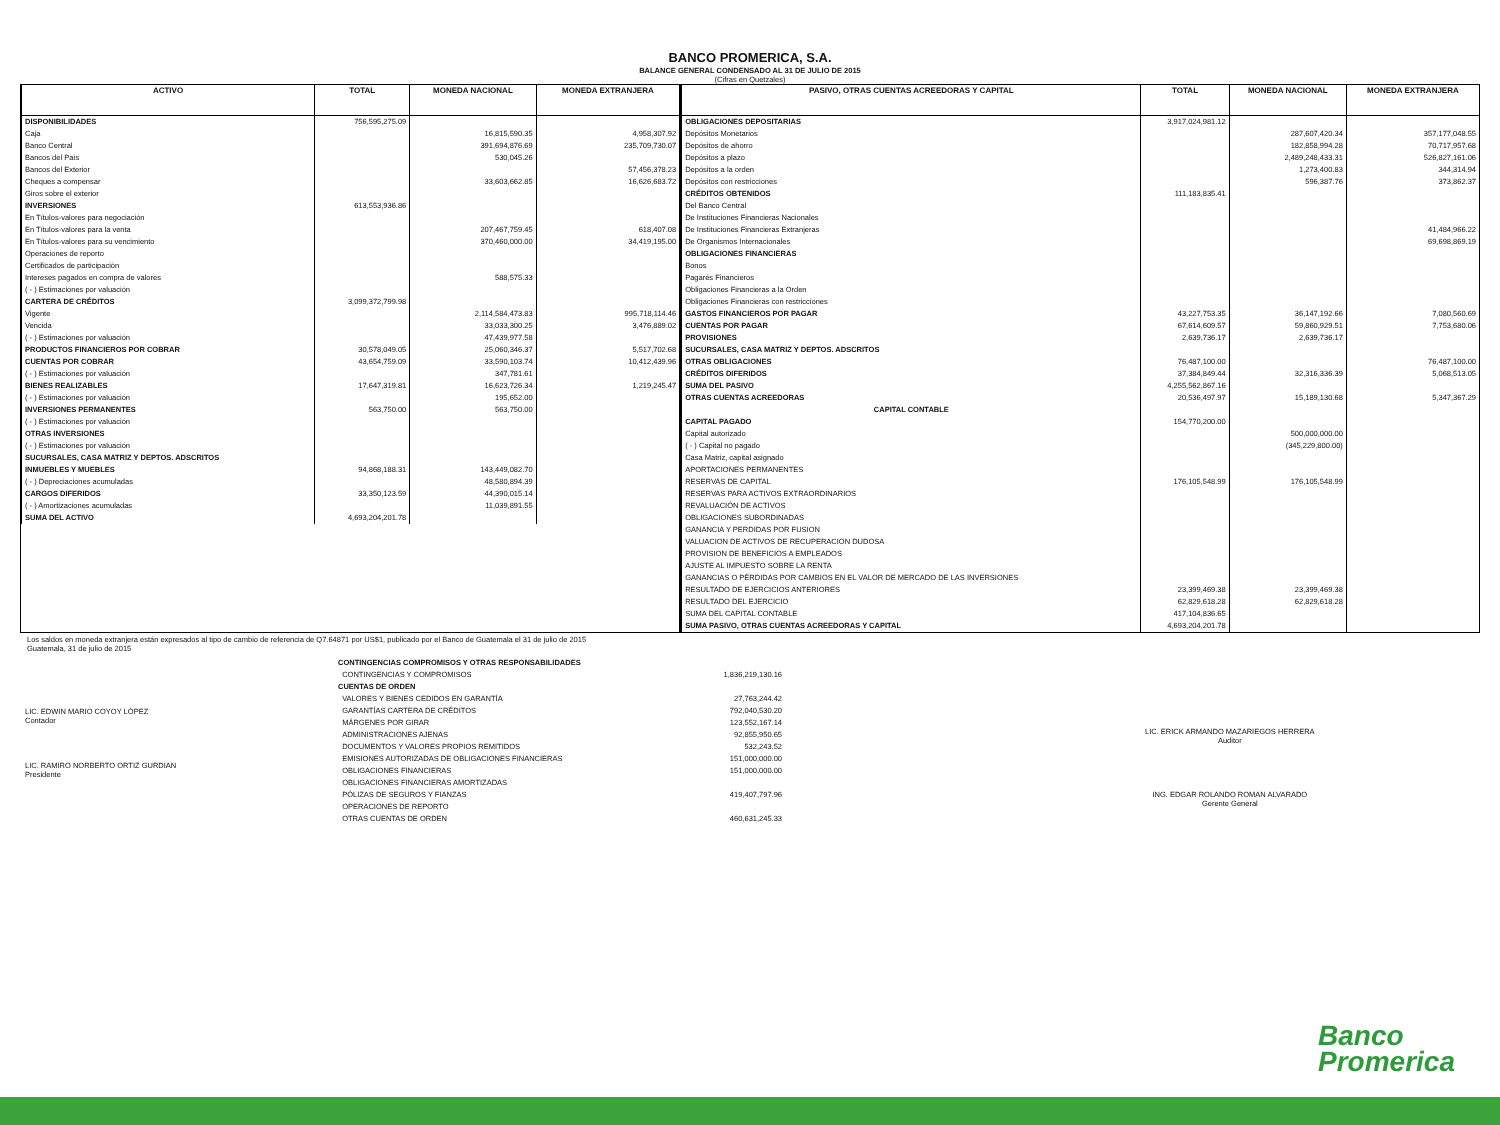BANCO PROMERICA, S.A.
BALANCE GENERAL CONDENSADO AL 31 DE JULIO DE 2015
(Cifras en Quetzales)
| ACTIVO | TOTAL | MONEDA NACIONAL | MONEDA EXTRANJERA |
| --- | --- | --- | --- |
| DISPONIBILIDADES | 756,595,275.09 | | |
| Caja | | 16,815,590.35 | 4,958,307.92 |
| Banco Central | | 391,694,876.69 | 235,709,730.07 |
| Bancos del País | | 530,045.26 | |
| Bancos del Exterior | | | 57,456,378.23 |
| Cheques a compensar | | 33,603,662.85 | 16,626,683.72 |
| Giros sobre el exterior | | | |
| INVERSIONES | 613,553,936.86 | | |
| En Títulos-valores para negociación | | | |
| En Títulos-valores para la venta | | 207,467,759.45 | 618,407.08 |
| En Títulos-valores para su vencimiento | | 370,460,000.00 | 34,419,195.00 |
| Operaciones de reporto | | | |
| Certificados de participación | | | |
| Intereses pagados en compra de valores | | 588,575.33 | |
| ( - ) Estimaciones por valuación | | | |
| CARTERA DE CRÉDITOS | 3,099,372,799.98 | | |
| Vigente | | 2,114,584,473.83 | 995,718,114.46 |
| Vencida | | 33,033,300.25 | 3,476,889.02 |
| ( - ) Estimaciones por valuación | | 47,439,977.58 | |
| PRODUCTOS FINANCIEROS POR COBRAR | 30,578,049.05 | 25,060,346.37 | 5,517,702.68 |
| CUENTAS POR COBRAR | 43,654,759.09 | 33,590,103.74 | 10,412,439.96 |
| ( - ) Estimaciones por valuación | | 347,781.61 | |
| BIENES REALIZABLES | 17,647,319.81 | 16,623,726.34 | 1,219,245.47 |
| ( - ) Estimaciones por valuación | | 195,652.00 | |
| INVERSIONES PERMANENTES | 563,750.00 | 563,750.00 | |
| ( - ) Estimaciones por valuación | | | |
| OTRAS INVERSIONES | | | |
| ( - ) Estimaciones por valuación | | | |
| SUCURSALES, CASA MATRIZ Y DEPTOS. ADSCRITOS | | | |
| INMUEBLES Y MUEBLES | 94,868,188.31 | 143,449,082.70 | |
| ( - ) Depreciaciones acumuladas | | 48,580,894.39 | |
| CARGOS DIFERIDOS | 33,350,123.59 | 44,390,015.14 | |
| ( - ) Amortizaciones acumuladas | | 11,039,891.55 | |
| SUMA DEL ACTIVO | 4,693,204,201.78 | | |
| PASIVO, OTRAS CUENTAS ACREEDORAS Y CAPITAL | TOTAL | MONEDA NACIONAL | MONEDA EXTRANJERA |
| --- | --- | --- | --- |
| OBLIGACIONES DEPOSITARIAS | 3,917,024,981.12 | | |
| Depósitos Monetarios | | 287,607,420.34 | 357,177,048.55 |
| Depósitos de ahorro | | 182,858,994.28 | 70,717,957.68 |
| Depósitos a plazo | | 2,489,248,433.31 | 526,827,161.06 |
| Depósitos a la orden | | 1,273,400.83 | 344,314.94 |
| Depósitos con restricciones | | 596,387.76 | 373,862.37 |
| CRÉDITOS OBTENIDOS | 111,183,835.41 | | |
| Del Banco Central | | | |
| De Instituciones Financieras Nacionales | | | |
| De Instituciones Financieras Extranjeras | | | 41,484,966.22 |
| De Organismos Internacionales | | | 69,698,869.19 |
| OBLIGACIONES FINANCIERAS | | | |
| Bonos | | | |
| Pagarés Financieros | | | |
| Obligaciones Financieras a la Orden | | | |
| Obligaciones Financieras con restricciones | | | |
| GASTOS FINANCIEROS POR PAGAR | 43,227,753.35 | 36,147,192.66 | 7,080,560.69 |
| CUENTAS POR PAGAR | 67,614,609.57 | 59,860,929.51 | 7,753,680.06 |
| PROVISIONES | 2,639,736.17 | 2,639,736.17 | |
| SUCURSALES, CASA MATRIZ Y DEPTOS. ADSCRITOS | | | |
| OTRAS OBLIGACIONES | 76,487,100.00 | | 76,487,100.00 |
| CRÉDITOS DIFERIDOS | 37,384,849.44 | 32,316,336.39 | 5,068,513.05 |
| SUMA DEL PASIVO | 4,255,562,867.16 | | |
| OTRAS CUENTAS ACREEDORAS | 20,536,497.97 | 15,189,130.68 | 5,347,367.29 |
| CAPITAL CONTABLE | | | |
| CAPITAL PAGADO | 154,770,200.00 | | |
| Capital autorizado | | 500,000,000.00 | |
| ( - ) Capital no pagado | | (345,229,800.00) | |
| Casa Matriz, capital asignado | | | |
| APORTACIONES PERMANENTES | | | |
| RESERVAS DE CAPITAL | 176,105,548.99 | 176,105,548.99 | |
| RESERVAS PARA ACTIVOS EXTRAORDINARIOS | | | |
| REVALUACIÓN DE ACTIVOS | | | |
| OBLIGACIONES SUBORDINADAS | | | |
| GANANCIA Y PERDIDAS POR FUSION | | | |
| VALUACION DE ACTIVOS DE RECUPERACION DUDOSA | | | |
| PROVISION DE BENEFICIOS A EMPLEADOS | | | |
| AJUSTE AL IMPUESTO SOBRE LA RENTA | | | |
| GANANCIAS O PÉRDIDAS POR CAMBIOS EN EL VALOR DE MERCADO DE LAS INVERSIONES | | | |
| RESULTADO DE EJERCICIOS ANTERIORES | 23,399,469.38 | 23,399,469.38 | |
| RESULTADO DEL EJERCICIO | 62,829,618.28 | 62,829,618.28 | |
| SUMA DEL CAPITAL CONTABLE | 417,104,836.65 | | |
| SUMA PASIVO, OTRAS CUENTAS ACREEDORAS Y CAPITAL | 4,693,204,201.78 | | |
Los saldos en moneda extranjera están expresados al tipo de cambio de referencia de Q7.64871 por US$1, publicado por el Banco de Guatemala el 31 de julio de 2015
Guatemala, 31 de julio de 2015
LIC. EDWIN MARIO COYOY LÓPEZ
Contador
LIC. RAMIRO NORBERTO ORTIZ GURDIAN
Presidente
| CONTINGENCIAS COMPROMISOS Y OTRAS RESPONSABILIDADES | |
| CONTINGENCIAS Y COMPROMISOS | 1,836,219,130.16 |
| CUENTAS DE ORDEN | |
| VALORES Y BIENES CEDIDOS EN GARANTÍA | 27,763,244.42 |
| GARANTÍAS CARTERA DE CRÉDITOS | 792,040,530.20 |
| MÁRGENES POR GIRAR | 123,552,167.14 |
| ADMINISTRACIONES AJENAS | 92,855,950.65 |
| DOCUMENTOS Y VALORES PROPIOS REMITIDOS | 532,243.52 |
| EMISIONES AUTORIZADAS DE OBLIGACIONES FINANCIERAS | 151,000,000.00 |
| OBLIGACIONES FINANCIERAS | 151,000,000.00 |
| OBLIGACIONES FINANCIERAS AMORTIZADAS | |
| PÓLIZAS DE SEGUROS Y FIANZAS | 419,407,797.96 |
| OPERACIONES DE REPORTO | |
| OTRAS CUENTAS DE ORDEN | 460,631,245.33 |
LIC. ERICK ARMANDO MAZARIEGOS HERRERA
Auditor
ING. EDGAR ROLANDO ROMAN ALVARADO
Gerente General
Banco
Promerica